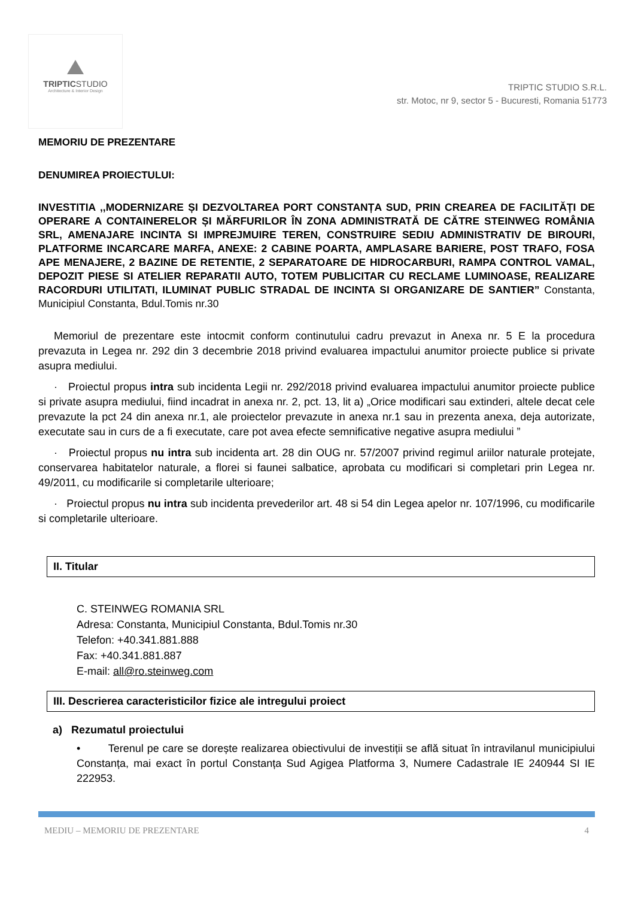TRIPTICSTUDIO
Architecture & Interior Design
TRIPTIC STUDIO S.R.L.
str. Motoc, nr 9, sector 5 - Bucuresti, Romania 51773
MEMORIU DE PREZENTARE
DENUMIREA PROIECTULUI:
INVESTITIA ,,MODERNIZARE ȘI DEZVOLTAREA PORT CONSTANȚA SUD, PRIN CREAREA DE FACILITĂȚI DE OPERARE A CONTAINERELOR ȘI MĂRFURILOR ÎN ZONA ADMINISTRATĂ DE CĂTRE STEINWEG ROMÂNIA SRL, AMENAJARE INCINTA SI IMPREJMUIRE TEREN, CONSTRUIRE SEDIU ADMINISTRATIV DE BIROURI, PLATFORME INCARCARE MARFA, ANEXE: 2 CABINE POARTA, AMPLASARE BARIERE, POST TRAFO, FOSA APE MENAJERE, 2 BAZINE DE RETENTIE, 2 SEPARATOARE DE HIDROCARBURI, RAMPA CONTROL VAMAL, DEPOZIT PIESE SI ATELIER REPARATII AUTO, TOTEM PUBLICITAR CU RECLAME LUMINOASE, REALIZARE RACORDURI UTILITATI, ILUMINAT PUBLIC STRADAL DE INCINTA SI ORGANIZARE DE SANTIER” Constanta, Municipiul Constanta, Bdul.Tomis nr.30
Memoriul de prezentare este intocmit conform continutului cadru prevazut in Anexa nr. 5 E la procedura prevazuta in Legea nr. 292 din 3 decembrie 2018 privind evaluarea impactului anumitor proiecte publice si private asupra mediului.
· Proiectul propus intra sub incidenta Legii nr. 292/2018 privind evaluarea impactului anumitor proiecte publice si private asupra mediului, fiind incadrat in anexa nr. 2, pct. 13, lit a) „Orice modificari sau extinderi, altele decat cele prevazute la pct 24 din anexa nr.1, ale proiectelor prevazute in anexa nr.1 sau in prezenta anexa, deja autorizate, executate sau in curs de a fi executate, care pot avea efecte semnificative negative asupra mediului ”
· Proiectul propus nu intra sub incidenta art. 28 din OUG nr. 57/2007 privind regimul ariilor naturale protejate, conservarea habitatelor naturale, a florei si faunei salbatice, aprobata cu modificari si completari prin Legea nr. 49/2011, cu modificarile si completarile ulterioare;
· Proiectul propus nu intra sub incidenta prevederilor art. 48 si 54 din Legea apelor nr. 107/1996, cu modificarile si completarile ulterioare.
II. Titular
C. STEINWEG ROMANIA SRL
Adresa: Constanta, Municipiul Constanta, Bdul.Tomis nr.30
Telefon: +40.341.881.888
Fax: +40.341.881.887
E-mail: all@ro.steinweg.com
III. Descrierea caracteristicilor fizice ale intregului proiect
a) Rezumatul proiectului
• Terenul pe care se dorește realizarea obiectivului de investiții se află situat în intravilanul municipiului Constanța, mai exact în portul Constanța Sud Agigea Platforma 3, Numere Cadastrale IE 240944 SI IE 222953.
MEDIU – MEMORIU DE PREZENTARE 4